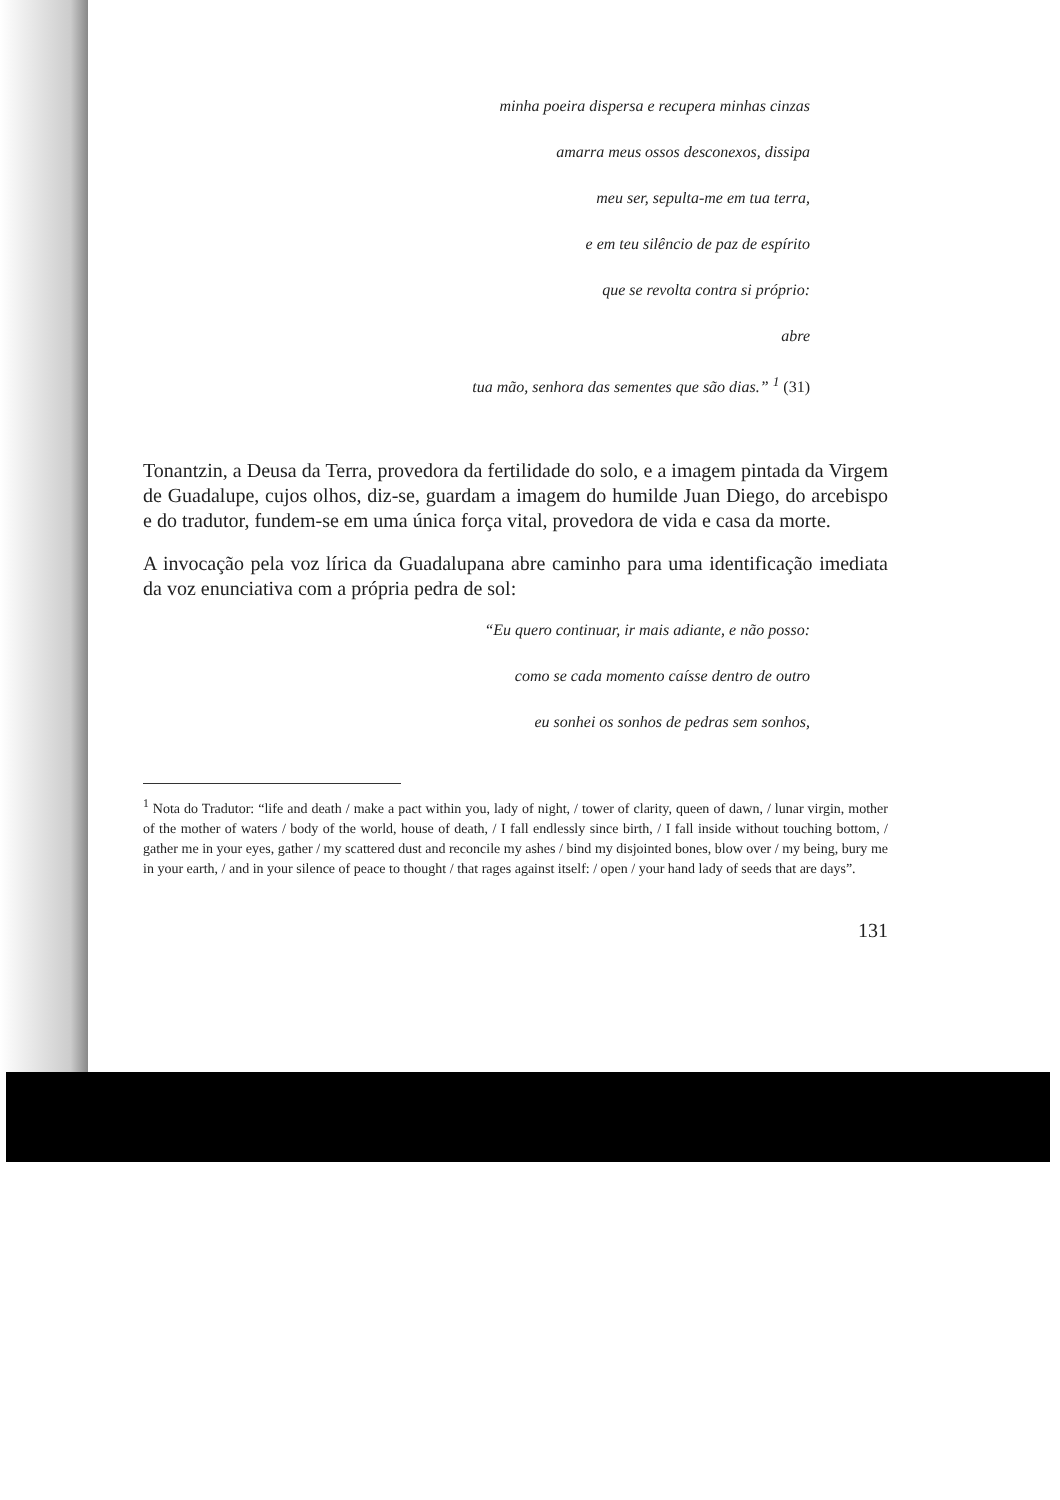minha poeira dispersa e recupera minhas cinzas
amarra meus ossos desconexos, dissipa
meu ser, sepulta-me em tua terra,
e em teu silêncio de paz de espírito
que se revolta contra si próprio:
abre
tua mão, senhora das sementes que são dias.” <sup>1</sup> (31)
Tonantzin, a Deusa da Terra, provedora da fertilidade do solo, e a imagem pintada da Virgem de Guadalupe, cujos olhos, diz-se, guardam a imagem do humilde Juan Diego, do arcebispo e do tradutor, fundem-se em uma única força vital, provedora de vida e casa da morte.
A invocação pela voz lírica da Guadalupana abre caminho para uma identificação imediata da voz enunciativa com a própria pedra de sol:
“Eu quero continuar, ir mais adiante, e não posso:
como se cada momento caísse dentro de outro
eu sonhei os sonhos de pedras sem sonhos,
<sup>1</sup> Nota do Tradutor: “life and death / make a pact within you, lady of night, / tower of clarity, queen of dawn, / lunar virgin, mother of the mother of waters / body of the world, house of death, / I fall endlessly since birth, / I fall inside without touching bottom, / gather me in your eyes, gather / my scattered dust and reconcile my ashes / bind my disjointed bones, blow over / my being, bury me in your earth, / and in your silence of peace to thought / that rages against itself: / open / your hand lady of seeds that are days”.
131